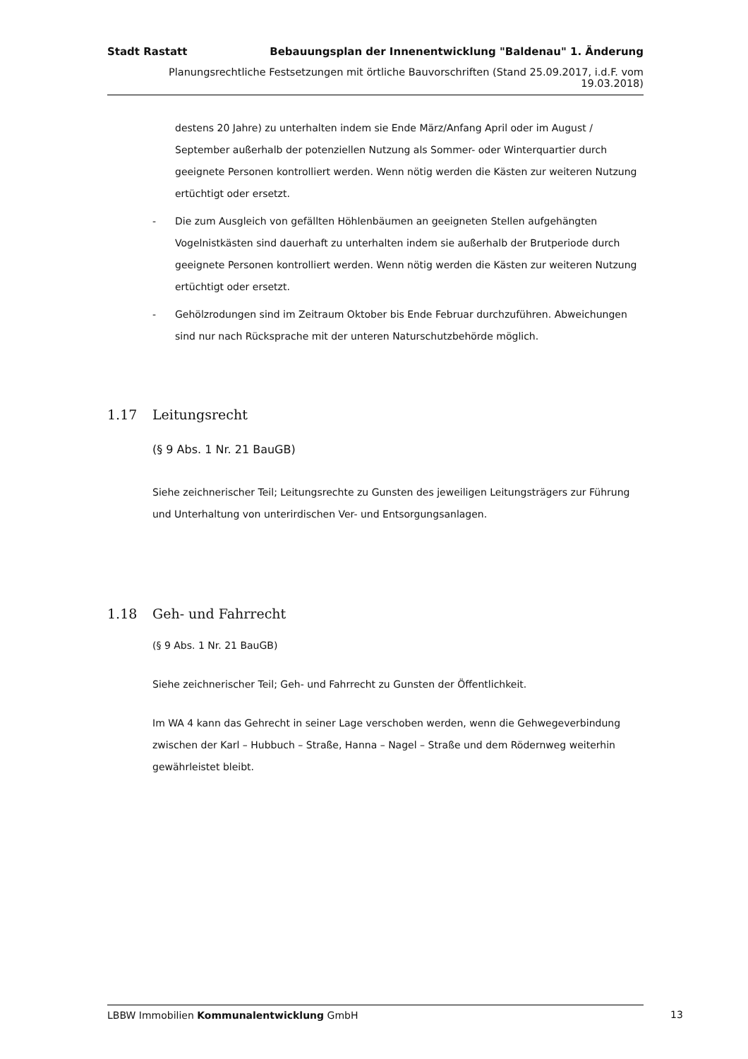Stadt Rastatt Bebauungsplan der Innenentwicklung "Baldenau" 1. Änderung
Planungsrechtliche Festsetzungen mit örtliche Bauvorschriften (Stand 25.09.2017, i.d.F. vom 19.03.2018)
destens 20 Jahre) zu unterhalten indem sie Ende März/Anfang April oder im August / September außerhalb der potenziellen Nutzung als Sommer- oder Winterquartier durch geeignete Personen kontrolliert werden. Wenn nötig werden die Kästen zur weiteren Nutzung ertüchtigt oder ersetzt.
- Die zum Ausgleich von gefällten Höhlenbäumen an geeigneten Stellen aufgehängten Vogelnistkästen sind dauerhaft zu unterhalten indem sie außerhalb der Brutperiode durch geeignete Personen kontrolliert werden. Wenn nötig werden die Kästen zur weiteren Nutzung ertüchtigt oder ersetzt.
- Gehölzrodungen sind im Zeitraum Oktober bis Ende Februar durchzuführen. Abweichungen sind nur nach Rücksprache mit der unteren Naturschutzbehörde möglich.
1.17 Leitungsrecht
(§ 9 Abs. 1 Nr. 21 BauGB)
Siehe zeichnerischer Teil; Leitungsrechte zu Gunsten des jeweiligen Leitungsträgers zur Führung und Unterhaltung von unterirdischen Ver- und Entsorgungsanlagen.
1.18 Geh- und Fahrrecht
(§ 9 Abs. 1 Nr. 21 BauGB)
Siehe zeichnerischer Teil; Geh- und Fahrrecht zu Gunsten der Öffentlichkeit.
Im WA 4 kann das Gehrecht in seiner Lage verschoben werden, wenn die Gehwegeverbindung zwischen der Karl – Hubbuch – Straße, Hanna – Nagel – Straße und dem Rödernweg weiterhin gewährleistet bleibt.
LBBW Immobilien Kommunalentwicklung GmbH 13